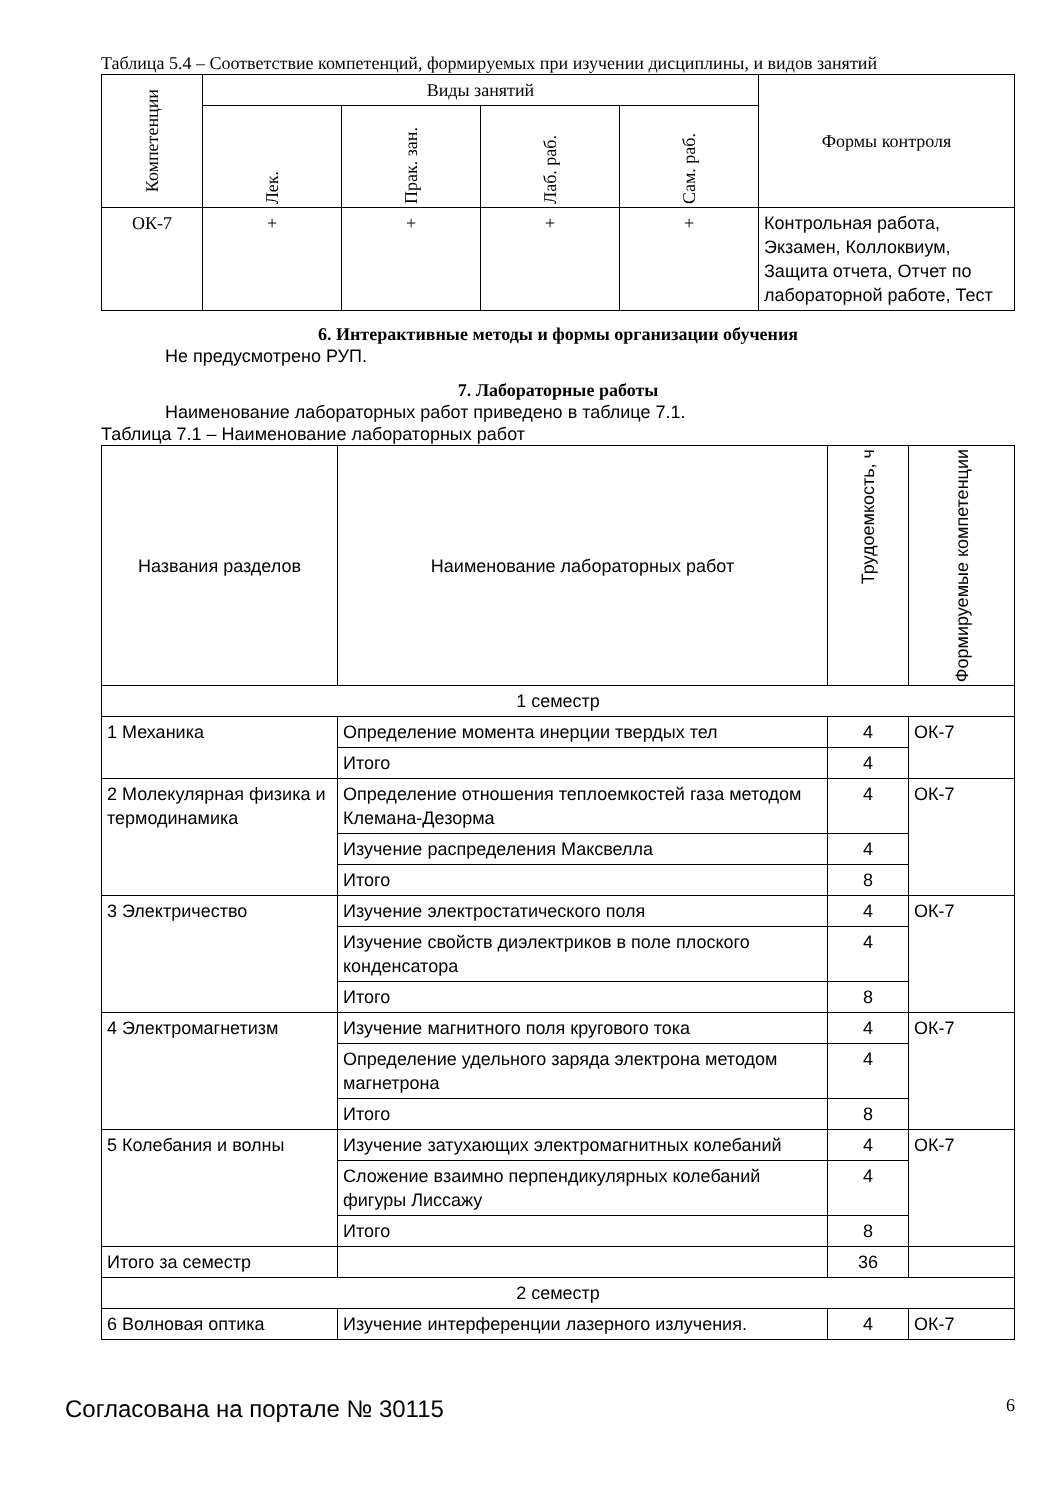Таблица 5.4 – Соответствие компетенций, формируемых при изучении дисциплины, и видов занятий
| Компетенции | Виды занятий | | | | Формы контроля |
| --- | --- | --- | --- | --- | --- |
| | Лек. | Прак. зан. | Лаб. раб. | Сам. раб. | |
| ОК-7 | + | + | + | + | Контрольная работа, Экзамен, Коллоквиум, Защита отчета, Отчет по лабораторной работе, Тест |
6. Интерактивные методы и формы организации обучения
Не предусмотрено РУП.
7. Лабораторные работы
Наименование лабораторных работ приведено в таблице 7.1.
Таблица 7.1 – Наименование лабораторных работ
| Названия разделов | Наименование лабораторных работ | Трудоемкость, ч | Формируемые компетенции |
| --- | --- | --- | --- |
| 1 семестр | | | |
| 1 Механика | Определение момента инерции твердых тел | 4 | ОК-7 |
| | Итого | 4 | |
| 2 Молекулярная физика и термодинамика | Определение отношения теплоемкостей газа методом Клемана-Дезорма | 4 | ОК-7 |
| | Изучение распределения Максвелла | 4 | |
| | Итого | 8 | |
| 3 Электричество | Изучение электростатического поля | 4 | ОК-7 |
| | Изучение свойств диэлектриков в поле плоского конденсатора | 4 | |
| | Итого | 8 | |
| 4 Электромагнетизм | Изучение магнитного поля кругового тока | 4 | ОК-7 |
| | Определение удельного заряда электрона методом магнетрона | 4 | |
| | Итого | 8 | |
| 5 Колебания и волны | Изучение затухающих электромагнитных колебаний | 4 | ОК-7 |
| | Сложение взаимно перпендикулярных колебаний фигуры Лиссажу | 4 | |
| | Итого | 8 | |
| Итого за семестр | | 36 | |
| 2 семестр | | | |
| 6 Волновая оптика | Изучение интерференции лазерного излучения. | 4 | ОК-7 |
Согласована на портале № 30115 6